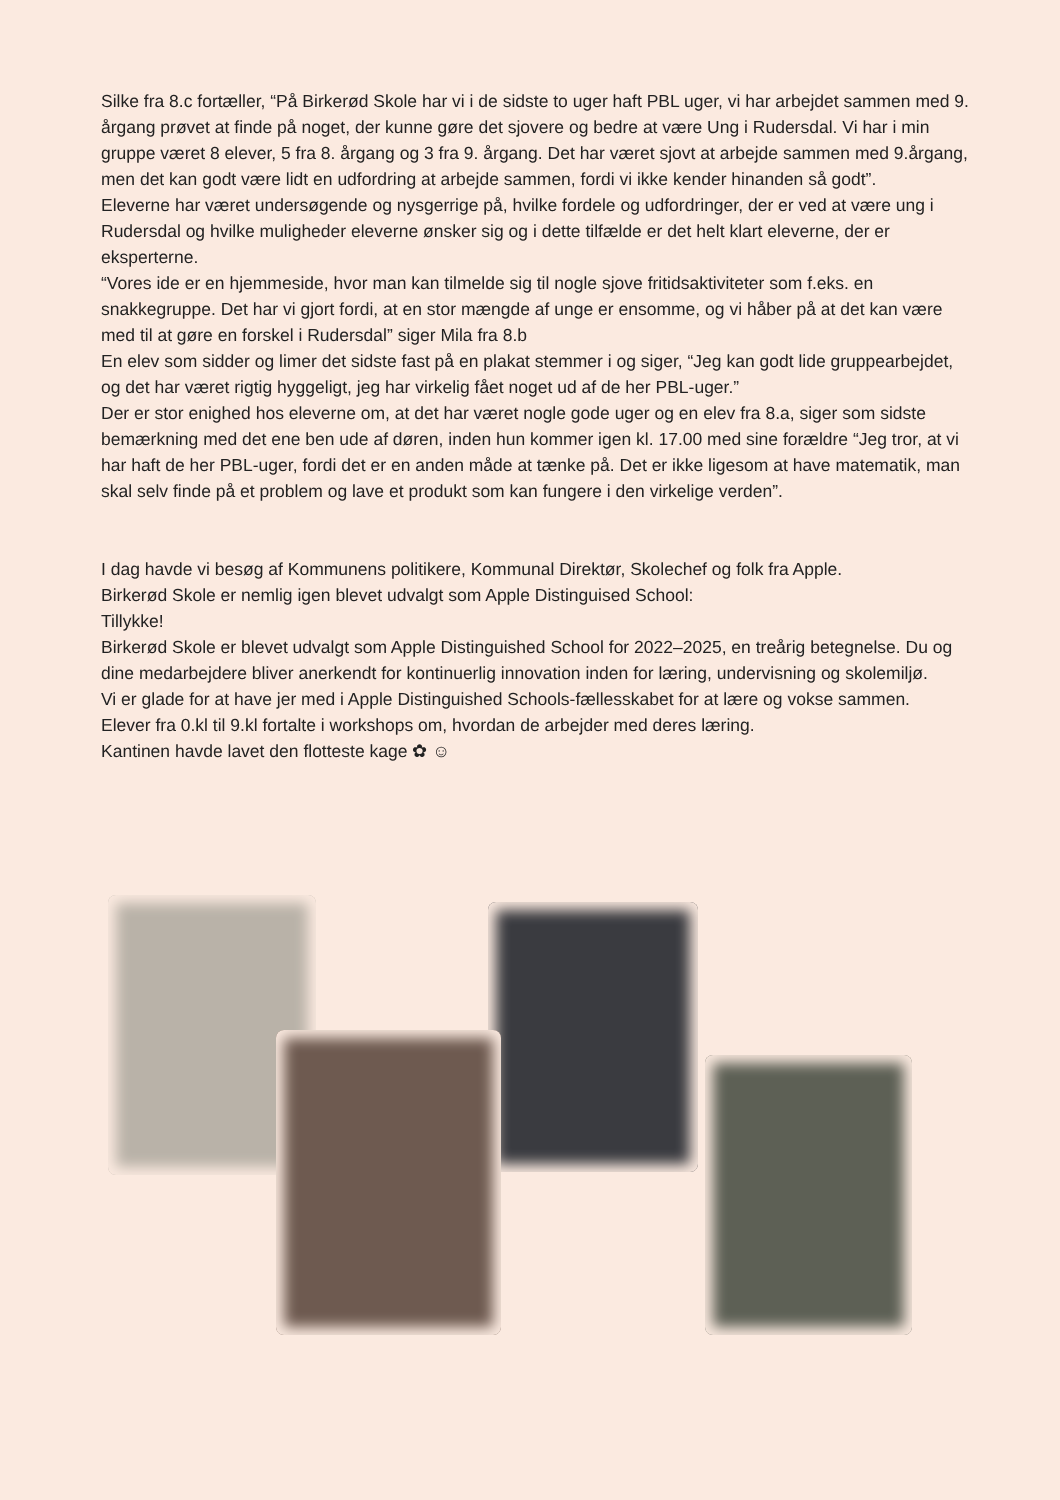Silke fra 8.c fortæller, “På Birkerød Skole har vi i de sidste to uger haft PBL uger, vi har arbejdet sammen med 9. årgang prøvet at finde på noget, der kunne gøre det sjovere og bedre at være Ung i Rudersdal. Vi har i min gruppe været 8 elever, 5 fra 8. årgang og 3 fra 9. årgang. Det har været sjovt at arbejde sammen med 9.årgang, men det kan godt være lidt en udfordring at arbejde sammen, fordi vi ikke kender hinanden så godt”.
Eleverne har været undersøgende og nysgerrige på, hvilke fordele og udfordringer, der er ved at være ung i Rudersdal og hvilke muligheder eleverne ønsker sig og i dette tilfælde er det helt klart eleverne, der er eksperterne.
“Vores ide er en hjemmeside, hvor man kan tilmelde sig til nogle sjove fritidsaktiviteter som f.eks. en snakkegruppe. Det har vi gjort fordi, at en stor mængde af unge er ensomme, og vi håber på at det kan være med til at gøre en forskel i Rudersdal” siger Mila fra 8.b
En elev som sidder og limer det sidste fast på en plakat stemmer i og siger, “Jeg kan godt lide gruppearbejdet, og det har været rigtig hyggeligt, jeg har virkelig fået noget ud af de her PBL-uger.”
Der er stor enighed hos eleverne om, at det har været nogle gode uger og en elev fra 8.a, siger som sidste bemærkning med det ene ben ude af døren, inden hun kommer igen kl. 17.00 med sine forældre “Jeg tror, at vi har haft de her PBL-uger, fordi det er en anden måde at tænke på. Det er ikke ligesom at have matematik, man skal selv finde på et problem og lave et produkt som kan fungere i den virkelige verden”.
I dag havde vi besøg af Kommunens politikere, Kommunal Direktør, Skolechef og folk fra Apple.
Birkerød Skole er nemlig igen blevet udvalgt som Apple Distinguised School:
Tillykke!
Birkerød Skole er blevet udvalgt som Apple Distinguished School for 2022–2025, en treårig betegnelse. Du og dine medarbejdere bliver anerkendt for kontinuerlig innovation inden for læring, undervisning og skolemiljø.
Vi er glade for at have jer med i Apple Distinguished Schools-fællesskabet for at lære og vokse sammen.
Elever fra 0.kl til 9.kl fortalte i workshops om, hvordan de arbejder med deres læring.
Kantinen havde lavet den flotteste kage ✿ ☺